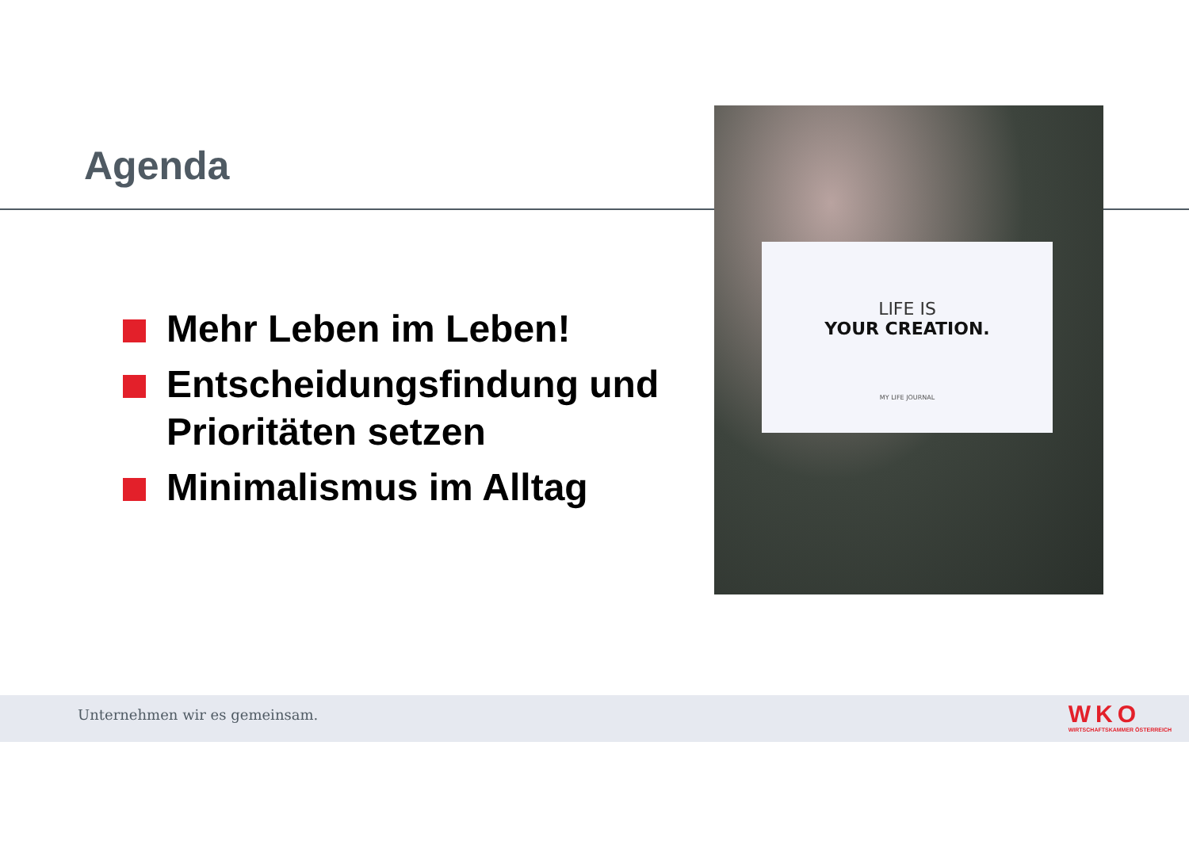Agenda
Mehr Leben im Leben!
Entscheidungsfindung und Prioritäten setzen
Minimalismus im Alltag
LIFE IS
YOUR CREATION.
MY LIFE JOURNAL
Unternehmen wir es gemeinsam.
WKO
WIRTSCHAFTSKAMMER ÖSTERREICH